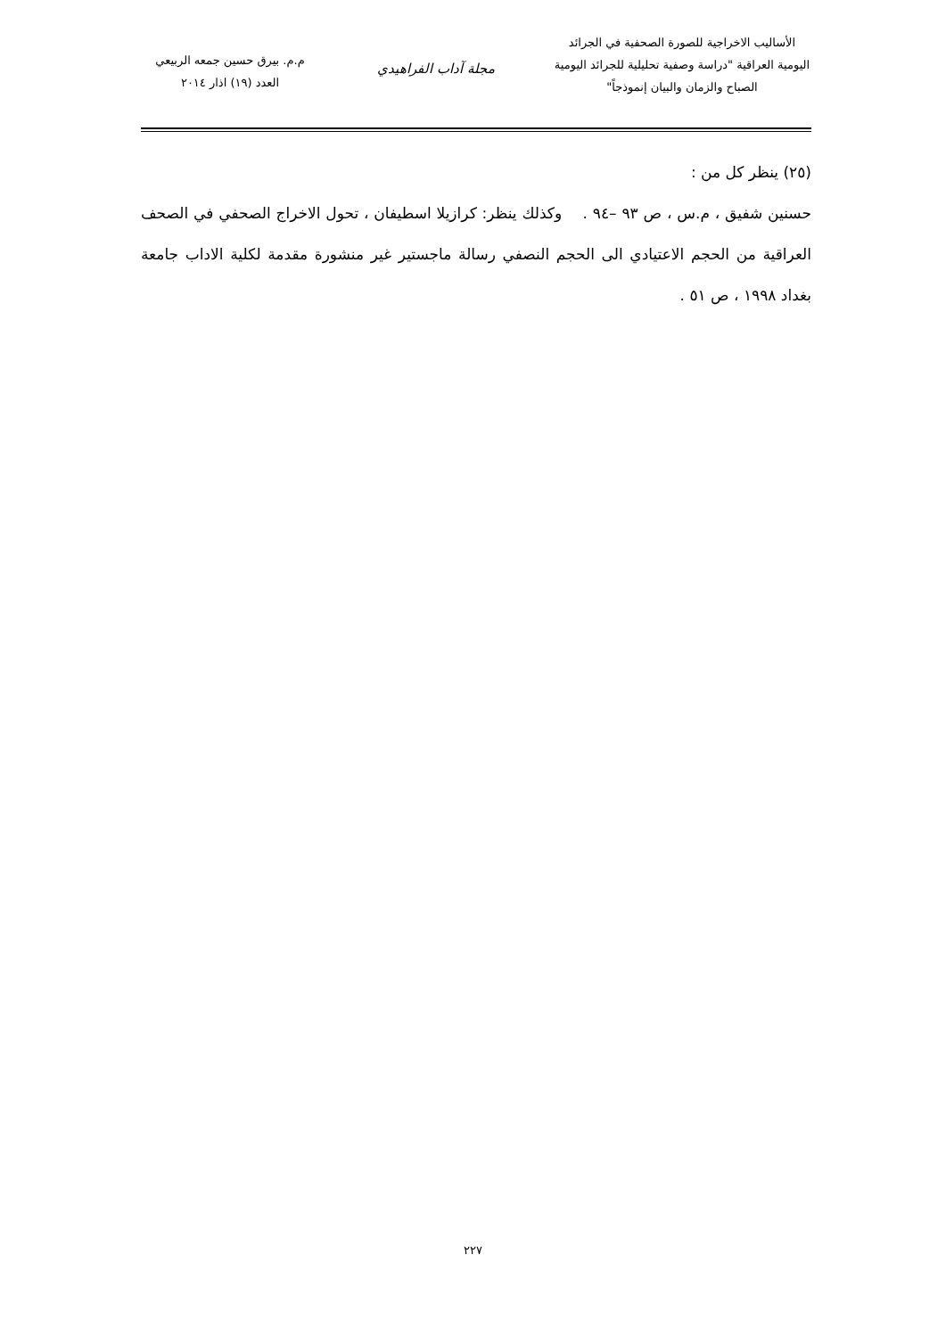الأساليب الاخراجية للصورة الصحفية في الجرائد
اليومية العراقية "دراسة وصفية تحليلية للجرائد اليومية
الصباح والزمان والبيان إنموذجاً"
مجلة آداب الفراهيدي
م.م. بيرق حسين جمعه الربيعي
العدد (١٩) اذار ٢٠١٤
(٢٥) ينظر كل من :
حسنين شفيق ، م.س ، ص ٩٣ –٩٤ . وكذلك ينظر: كرازيلا اسطيفان ، تحول الاخراج الصحفي في الصحف العراقية من الحجم الاعتيادي الى الحجم النصفي رسالة ماجستير غير منشورة مقدمة لكلية الاداب جامعة بغداد ١٩٩٨ ، ص ٥١ .
٢٢٧